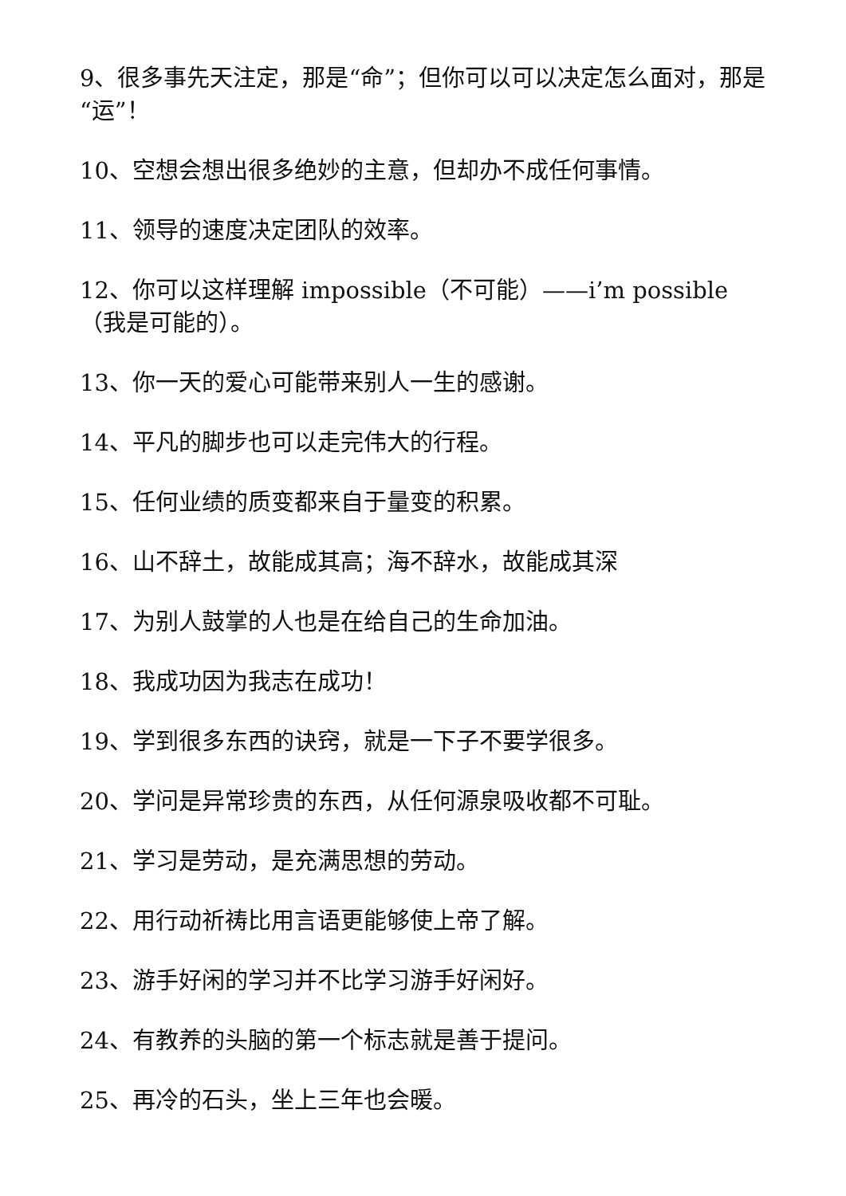9、很多事先天注定，那是“命”；但你可以可以决定怎么面对，那是“运”！
10、空想会想出很多绝妙的主意，但却办不成任何事情。
11、领导的速度决定团队的效率。
12、你可以这样理解 impossible（不可能）——i’m possible（我是可能的）。
13、你一天的爱心可能带来别人一生的感谢。
14、平凡的脚步也可以走完伟大的行程。
15、任何业绩的质变都来自于量变的积累。
16、山不辞土，故能成其高；海不辞水，故能成其深
17、为别人鼓掌的人也是在给自己的生命加油。
18、我成功因为我志在成功！
19、学到很多东西的诀窍，就是一下子不要学很多。
20、学问是异常珍贵的东西，从任何源泉吸收都不可耻。
21、学习是劳动，是充满思想的劳动。
22、用行动祈祷比用言语更能够使上帝了解。
23、游手好闲的学习并不比学习游手好闲好。
24、有教养的头脑的第一个标志就是善于提问。
25、再冷的石头，坐上三年也会暖。